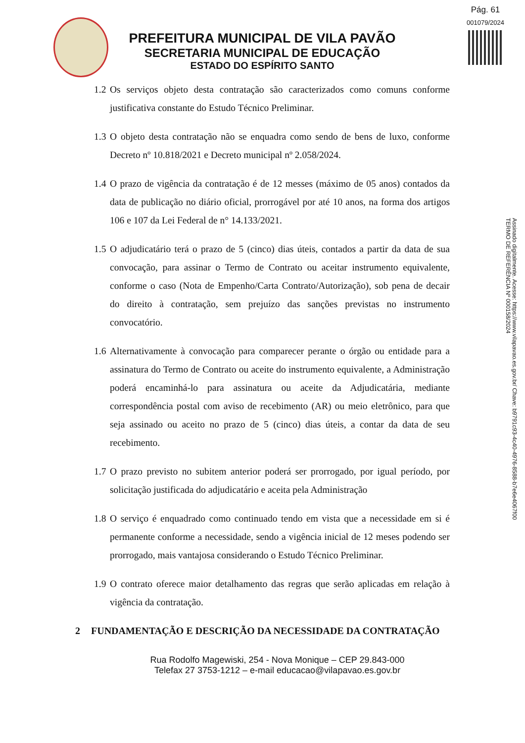Pág. 61
001079/2024
PREFEITURA MUNICIPAL DE VILA PAVÃO
SECRETARIA MUNICIPAL DE EDUCAÇÃO
ESTADO DO ESPÍRITO SANTO
Assinado digitalmente. Acesse: https://www.vilapavao.es.gov.br/ Chave: b9791c93-4c40-4976-8588-b7e6e4067f00
TERMO DE REFERÊNCIA Nº 000158/2024
1.2 Os serviços objeto desta contratação são caracterizados como comuns conforme justificativa constante do Estudo Técnico Preliminar.
1.3 O objeto desta contratação não se enquadra como sendo de bens de luxo, conforme Decreto nº 10.818/2021 e Decreto municipal nº 2.058/2024.
1.4 O prazo de vigência da contratação é de 12 messes (máximo de 05 anos) contados da data de publicação no diário oficial, prorrogável por até 10 anos, na forma dos artigos 106 e 107 da Lei Federal de n° 14.133/2021.
1.5 O adjudicatário terá o prazo de 5 (cinco) dias úteis, contados a partir da data de sua convocação, para assinar o Termo de Contrato ou aceitar instrumento equivalente, conforme o caso (Nota de Empenho/Carta Contrato/Autorização), sob pena de decair do direito à contratação, sem prejuízo das sanções previstas no instrumento convocatório.
1.6 Alternativamente à convocação para comparecer perante o órgão ou entidade para a assinatura do Termo de Contrato ou aceite do instrumento equivalente, a Administração poderá encaminhá-lo para assinatura ou aceite da Adjudicatária, mediante correspondência postal com aviso de recebimento (AR) ou meio eletrônico, para que seja assinado ou aceito no prazo de 5 (cinco) dias úteis, a contar da data de seu recebimento.
1.7 O prazo previsto no subitem anterior poderá ser prorrogado, por igual período, por solicitação justificada do adjudicatário e aceita pela Administração
1.8 O serviço é enquadrado como continuado tendo em vista que a necessidade em si é permanente conforme a necessidade, sendo a vigência inicial de 12 meses podendo ser prorrogado, mais vantajosa considerando o Estudo Técnico Preliminar.
1.9 O contrato oferece maior detalhamento das regras que serão aplicadas em relação à vigência da contratação.
2 FUNDAMENTAÇÃO E DESCRIÇÃO DA NECESSIDADE DA CONTRATAÇÃO
Rua Rodolfo Magewiski, 254 - Nova Monique – CEP 29.843-000
Telefax 27 3753-1212 – e-mail educacao@vilapavao.es.gov.br